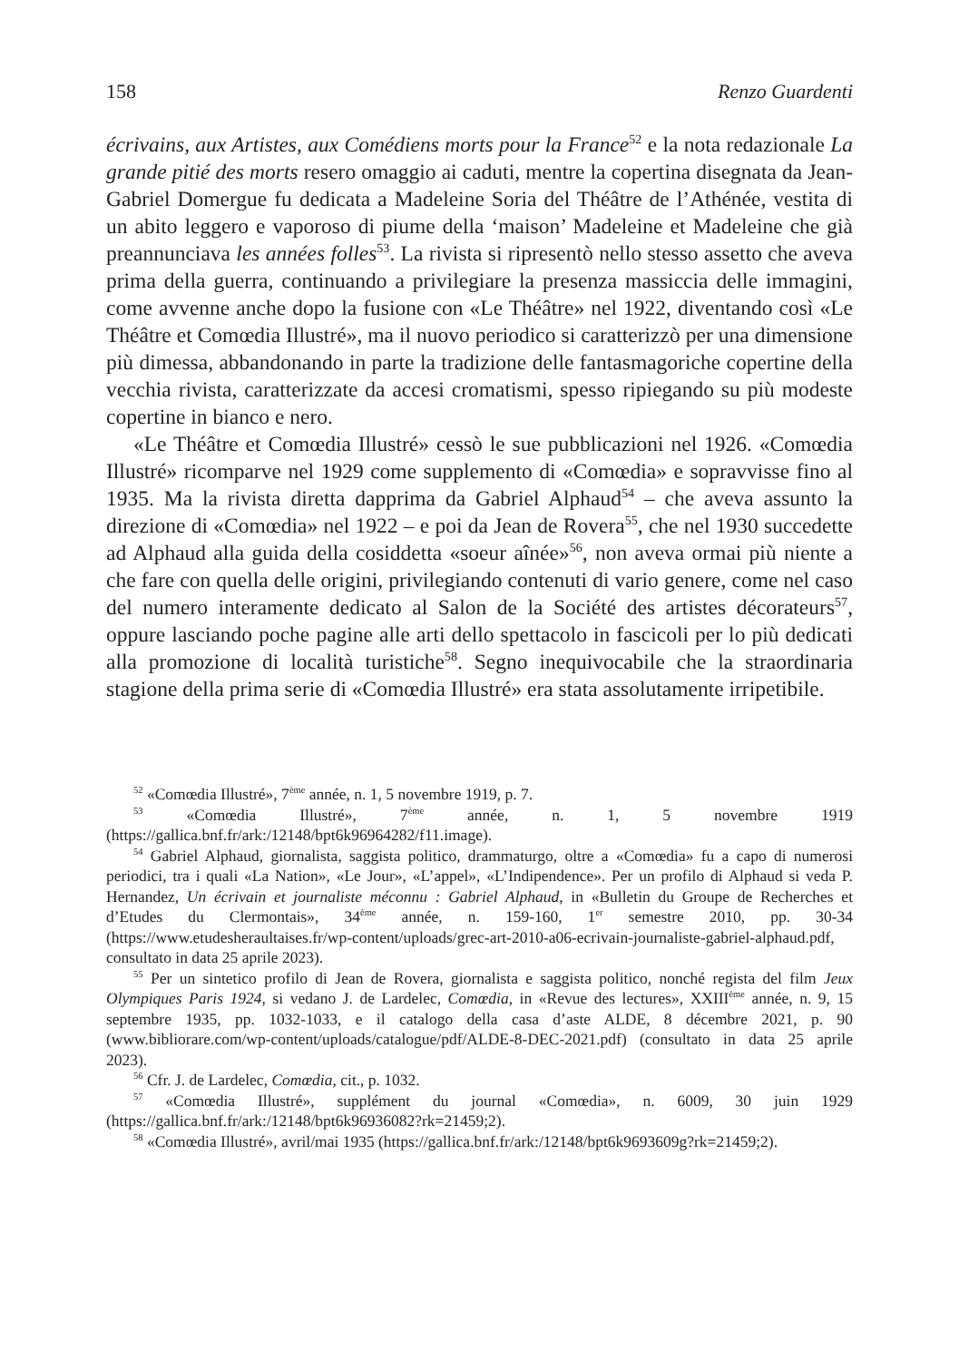158 Renzo Guardenti
écrivains, aux Artistes, aux Comédiens morts pour la France<sup>52</sup> e la nota redazionale La grande pitié des morts resero omaggio ai caduti, mentre la copertina disegnata da Jean-Gabriel Domergue fu dedicata a Madeleine Soria del Théâtre de l’Athénée, vestita di un abito leggero e vaporoso di piume della ‘maison’ Madeleine et Madeleine che già preannunciava les années folles<sup>53</sup>. La rivista si ripresentò nello stesso assetto che aveva prima della guerra, continuando a privilegiare la presenza massiccia delle immagini, come avvenne anche dopo la fusione con «Le Théâtre» nel 1922, diventando così «Le Théâtre et Comœdia Illustré», ma il nuovo periodico si caratterizzò per una dimensione più dimessa, abbandonando in parte la tradizione delle fantasmagoriche copertine della vecchia rivista, caratterizzate da accesi cromatismi, spesso ripiegando su più modeste copertine in bianco e nero.
«Le Théâtre et Comœdia Illustré» cessò le sue pubblicazioni nel 1926. «Comœdia Illustré» ricomparve nel 1929 come supplemento di «Comœdia» e sopravvisse fino al 1935. Ma la rivista diretta dapprima da Gabriel Alphaud<sup>54</sup> – che aveva assunto la direzione di «Comœdia» nel 1922 – e poi da Jean de Rovera<sup>55</sup>, che nel 1930 succedette ad Alphaud alla guida della cosiddetta «soeur aînée»<sup>56</sup>, non aveva ormai più niente a che fare con quella delle origini, privilegiando contenuti di vario genere, come nel caso del numero interamente dedicato al Salon de la Société des artistes décorateurs<sup>57</sup>, oppure lasciando poche pagine alle arti dello spettacolo in fascicoli per lo più dedicati alla promozione di località turistiche<sup>58</sup>. Segno inequivocabile che la straordinaria stagione della prima serie di «Comœdia Illustré» era stata assolutamente irripetibile.
<sup>52</sup> «Comœdia Illustré», 7<sup>ème</sup> année, n. 1, 5 novembre 1919, p. 7.
<sup>53</sup> «Comœdia Illustré», 7<sup>ème</sup> année, n. 1, 5 novembre 1919 (https://gallica.bnf.fr/ark:/12148/bpt6k96964282/f11.image).
<sup>54</sup> Gabriel Alphaud, giornalista, saggista politico, drammaturgo, oltre a «Comœdia» fu a capo di numerosi periodici, tra i quali «La Nation», «Le Jour», «L’appel», «L’Indipendence». Per un profilo di Alphaud si veda P. Hernandez, Un écrivain et journaliste méconnu : Gabriel Alphaud, in «Bulletin du Groupe de Recherches et d’Etudes du Clermontais», 34<sup>ème</sup> année, n. 159-160, 1<sup>er</sup> semestre 2010, pp. 30-34 (https://www.etudesheraultaises.fr/wp-content/uploads/grec-art-2010-a06-ecrivain-journaliste-gabriel-alphaud.pdf, consultato in data 25 aprile 2023).
<sup>55</sup> Per un sintetico profilo di Jean de Rovera, giornalista e saggista politico, nonché regista del film Jeux Olympiques Paris 1924, si vedano J. de Lardelec, Comœdia, in «Revue des lectures», XXIII<sup>ème</sup> année, n. 9, 15 septembre 1935, pp. 1032-1033, e il catalogo della casa d’aste ALDE, 8 décembre 2021, p. 90 (www.bibliorare.com/wp-content/uploads/catalogue/pdf/ALDE-8-DEC-2021.pdf) (consultato in data 25 aprile 2023).
<sup>56</sup> Cfr. J. de Lardelec, Comœdia, cit., p. 1032.
<sup>57</sup> «Comœdia Illustré», supplément du journal «Comœdia», n. 6009, 30 juin 1929 (https://gallica.bnf.fr/ark:/12148/bpt6k96936082?rk=21459;2).
<sup>58</sup> «Comœdia Illustré», avril/mai 1935 (https://gallica.bnf.fr/ark:/12148/bpt6k9693609g?rk=21459;2).